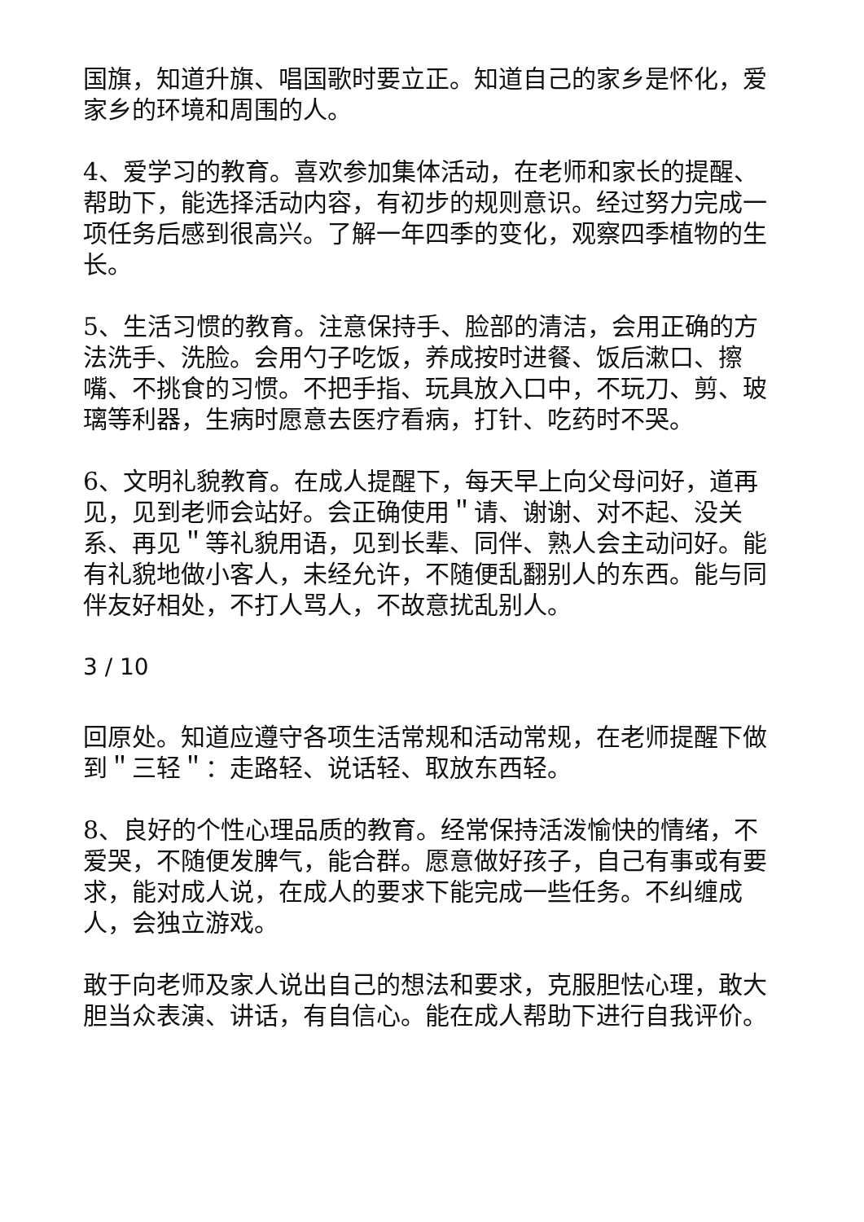国旗，知道升旗、唱国歌时要立正。知道自己的家乡是怀化，爱家乡的环境和周围的人。
4、爱学习的教育。喜欢参加集体活动，在老师和家长的提醒、帮助下，能选择活动内容，有初步的规则意识。经过努力完成一项任务后感到很高兴。了解一年四季的变化，观察四季植物的生长。
5、生活习惯的教育。注意保持手、脸部的清洁，会用正确的方法洗手、洗脸。会用勺子吃饭，养成按时进餐、饭后漱口、擦嘴、不挑食的习惯。不把手指、玩具放入口中，不玩刀、剪、玻璃等利器，生病时愿意去医疗看病，打针、吃药时不哭。
6、文明礼貌教育。在成人提醒下，每天早上向父母问好，道再见，见到老师会站好。会正确使用＂请、谢谢、对不起、没关系、再见＂等礼貌用语，见到长辈、同伴、熟人会主动问好。能有礼貌地做小客人，未经允许，不随便乱翻别人的东西。能与同伴友好相处，不打人骂人，不故意扰乱别人。
3 / 10
回原处。知道应遵守各项生活常规和活动常规，在老师提醒下做到＂三轻＂：走路轻、说话轻、取放东西轻。
8、良好的个性心理品质的教育。经常保持活泼愉快的情绪，不爱哭，不随便发脾气，能合群。愿意做好孩子，自己有事或有要求，能对成人说，在成人的要求下能完成一些任务。不纠缠成人，会独立游戏。
敢于向老师及家人说出自己的想法和要求，克服胆怯心理，敢大胆当众表演、讲话，有自信心。能在成人帮助下进行自我评价。